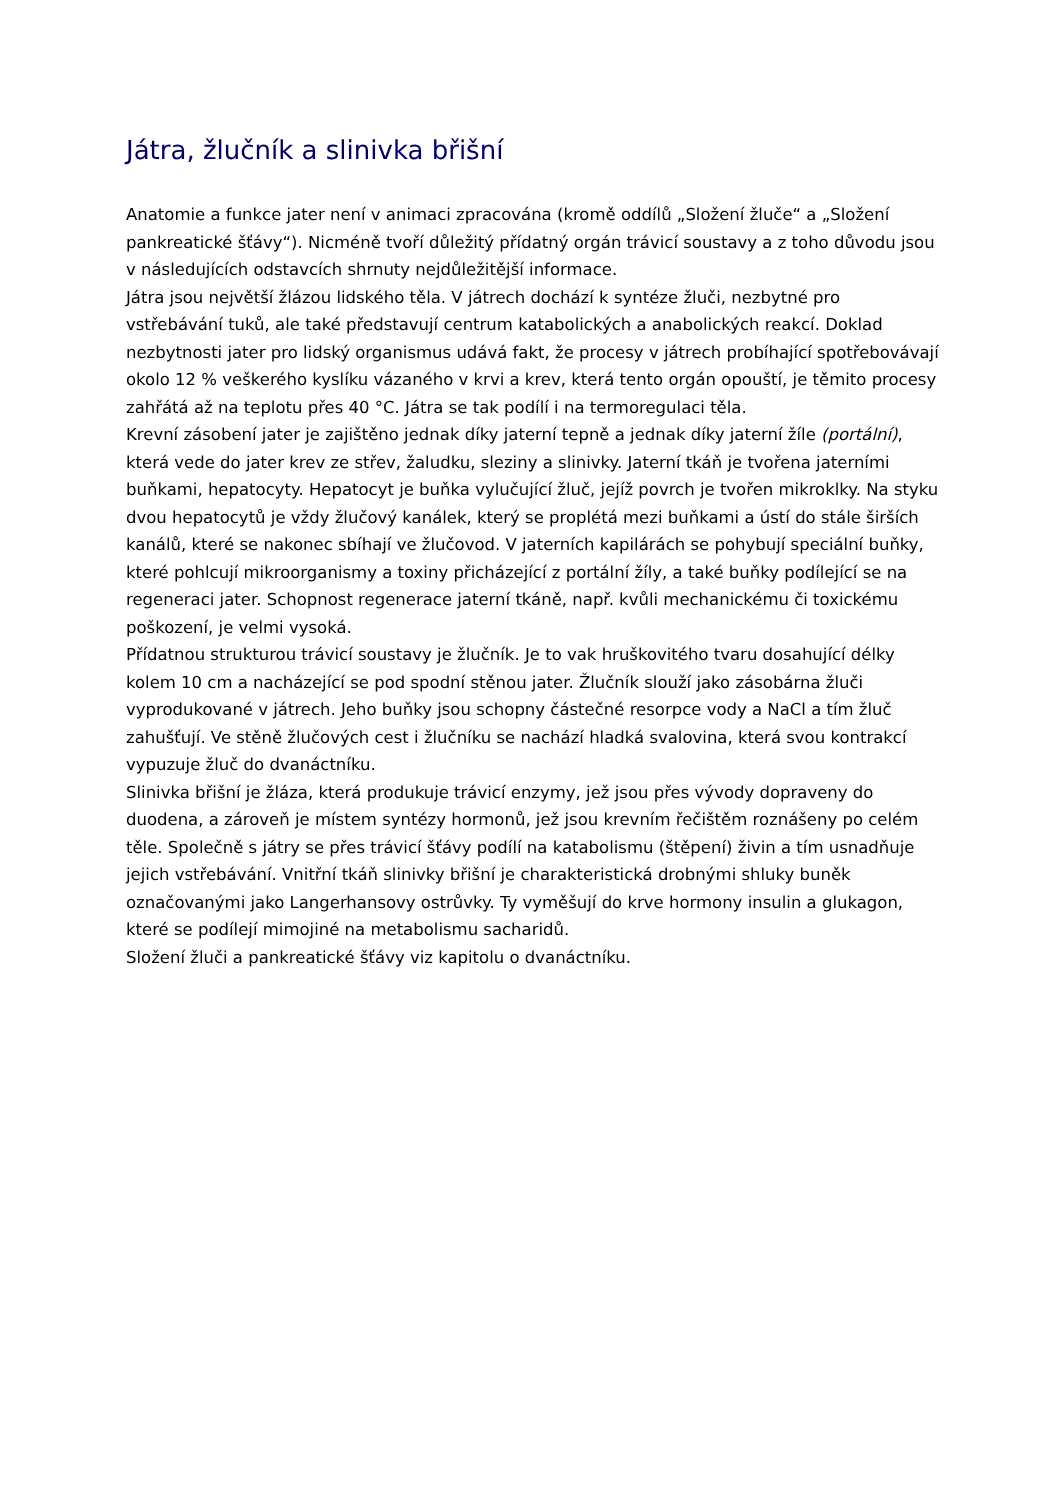Játra, žlučník a slinivka břišní
Anatomie a funkce jater není v animaci zpracována (kromě oddílů „Složení žluče“ a „Složení pankreatické šťávy“). Nicméně tvoří důležitý přídatný orgán trávicí soustavy a z toho důvodu jsou v následujících odstavcích shrnuty nejdůležitější informace.
Játra jsou největší žlázou lidského těla. V játrech dochází k syntéze žluči, nezbytné pro vstřebávání tuků, ale také představují centrum katabolických a anabolických reakcí. Doklad nezbytnosti jater pro lidský organismus udává fakt, že procesy v játrech probíhající spotřebovávají okolo 12 % veškerého kyslíku vázaného v krvi a krev, která tento orgán opouští, je těmito procesy zahřátá až na teplotu přes 40 °C. Játra se tak podílí i na termoregulaci těla.
Krevní zásobení jater je zajištěno jednak díky jaterní tepně a jednak díky jaterní žíle (portální), která vede do jater krev ze střev, žaludku, sleziny a slinivky. Jaterní tkáň je tvořena jaterními buňkami, hepatocyty. Hepatocyt je buňka vylučující žluč, jejíž povrch je tvořen mikroklky. Na styku dvou hepatocytů je vždy žlučový kanálek, který se proplétá mezi buňkami a ústí do stále širších kanálů, které se nakonec sbíhají ve žlučovod. V jaterních kapilárách se pohybují speciální buňky, které pohlcují mikroorganismy a toxiny přicházející z portální žíly, a také buňky podílející se na regeneraci jater. Schopnost regenerace jaterní tkáně, např. kvůli mechanickému či toxickému poškození, je velmi vysoká.
Přídatnou strukturou trávicí soustavy je žlučník. Je to vak hruškovitého tvaru dosahující délky kolem 10 cm a nacházející se pod spodní stěnou jater. Žlučník slouží jako zásobárna žluči vyprodukované v játrech. Jeho buňky jsou schopny částečné resorpce vody a NaCl a tím žluč zahušťují. Ve stěně žlučových cest i žlučníku se nachází hladká svalovina, která svou kontrakcí vypuzuje žluč do dvanáctníku.
Slinivka břišní je žláza, která produkuje trávicí enzymy, jež jsou přes vývody dopraveny do duodena, a zároveň je místem syntézy hormonů, jež jsou krevním řečištěm roznášeny po celém těle. Společně s játry se přes trávicí šťávy podílí na katabolismu (štěpení) živin a tím usnadňuje jejich vstřebávání. Vnitřní tkáň slinivky břišní je charakteristická drobnými shluky buněk označovanými jako Langerhansovy ostrůvky. Ty vyměšují do krve hormony insulin a glukagon, které se podílejí mimojiné na metabolismu sacharidů.
Složení žluči a pankreatické šťávy viz kapitolu o dvanáctníku.